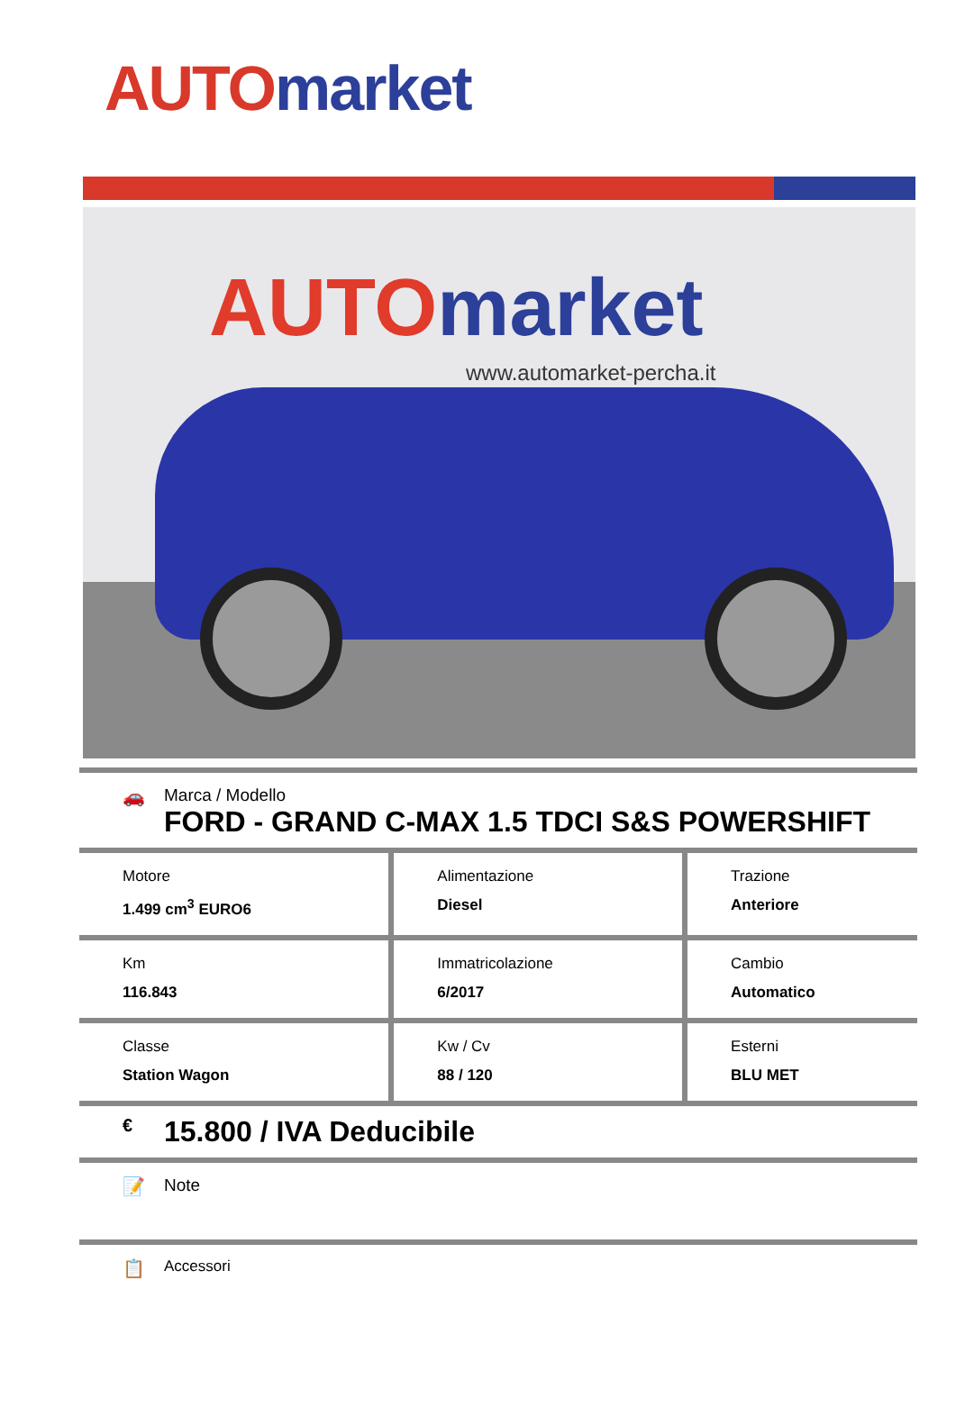AUTO market
AUTO market
www.automarket-percha.it
🚗 Marca / Modello
FORD - GRAND C-MAX 1.5 TDCI S&S POWERSHIFT
| Motore 1.499 cm<sup>3</sup> EURO6 | Alimentazione Diesel | Trazione Anteriore |
| Km 116.843 | Immatricolazione 6/2017 | Cambio Automatico |
| Classe Station Wagon | Kw / Cv 88 / 120 | Esterni BLU MET |
€
15.800 / IVA Deducibile
📝 Note
📋
Accessori